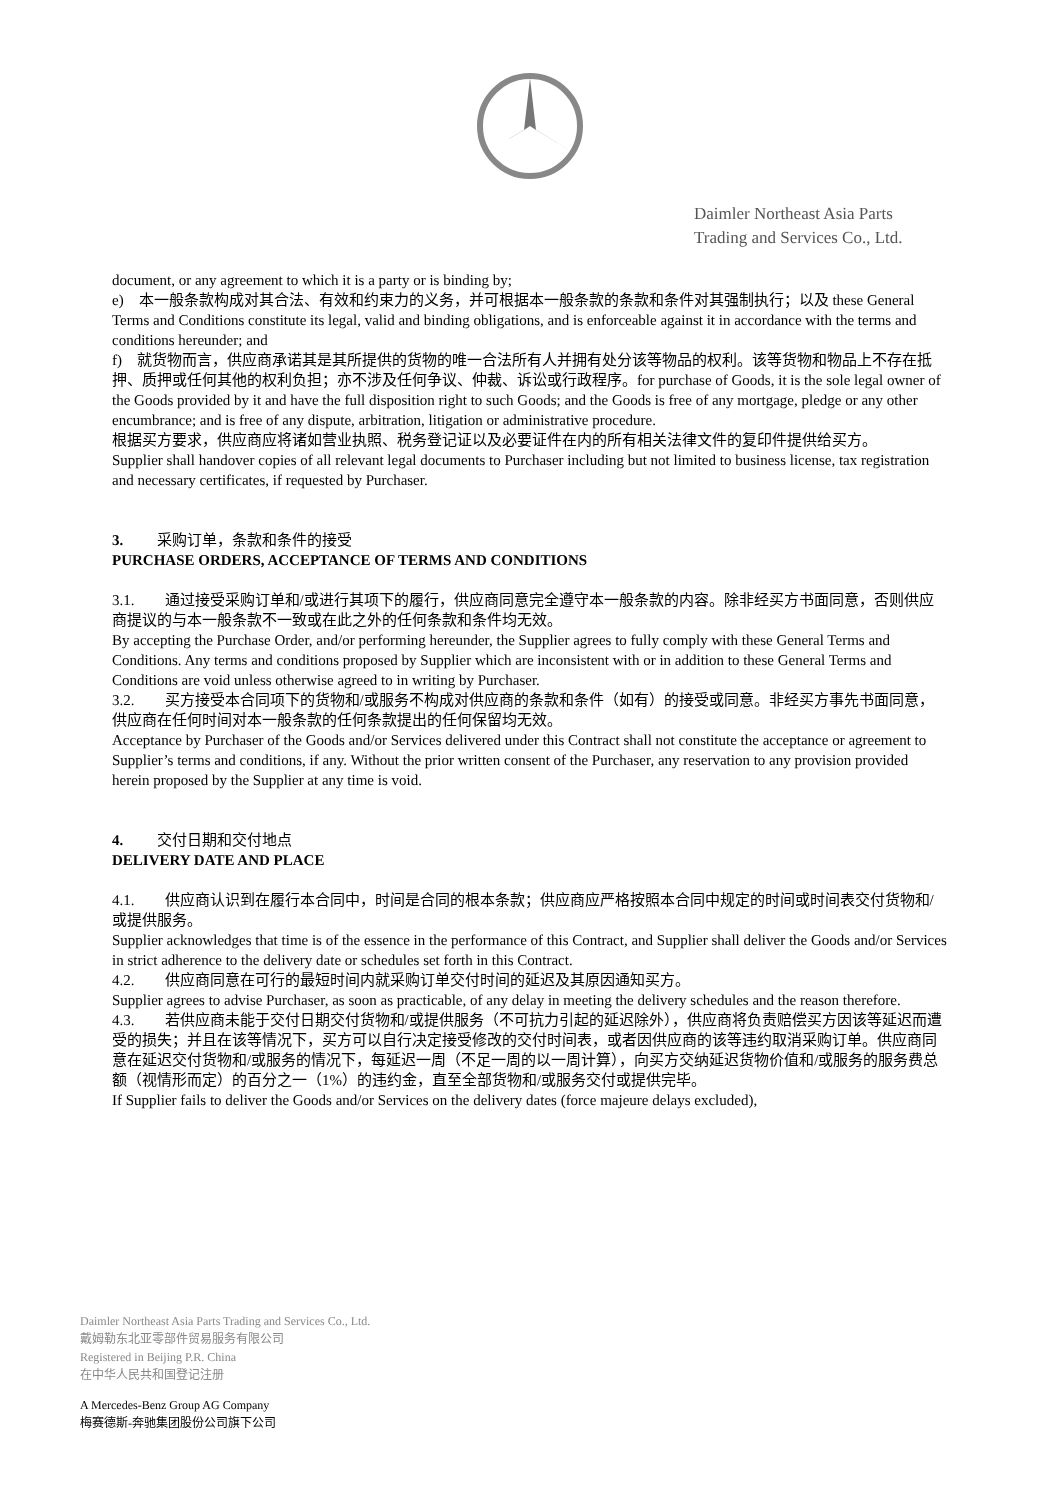Daimler Northeast Asia Parts
Trading and Services Co., Ltd.
document, or any agreement to which it is a party or is binding by;
e) 本一般条款构成对其合法、有效和约束力的义务，并可根据本一般条款的条款和条件对其强制执行；以及 these General Terms and Conditions constitute its legal, valid and binding obligations, and is enforceable against it in accordance with the terms and conditions hereunder; and
f) 就货物而言，供应商承诺其是其所提供的货物的唯一合法所有人并拥有处分该等物品的权利。该等货物和物品上不存在抵押、质押或任何其他的权利负担；亦不涉及任何争议、仲裁、诉讼或行政程序。for purchase of Goods, it is the sole legal owner of the Goods provided by it and have the full disposition right to such Goods; and the Goods is free of any mortgage, pledge or any other encumbrance; and is free of any dispute, arbitration, litigation or administrative procedure.
根据买方要求，供应商应将诸如营业执照、税务登记证以及必要证件在内的所有相关法律文件的复印件提供给买方。
Supplier shall handover copies of all relevant legal documents to Purchaser including but not limited to business license, tax registration and necessary certificates, if requested by Purchaser.
3. 采购订单，条款和条件的接受
PURCHASE ORDERS, ACCEPTANCE OF TERMS AND CONDITIONS
3.1. 通过接受采购订单和/或进行其项下的履行，供应商同意完全遵守本一般条款的内容。除非经买方书面同意，否则供应商提议的与本一般条款不一致或在此之外的任何条款和条件均无效。
By accepting the Purchase Order, and/or performing hereunder, the Supplier agrees to fully comply with these General Terms and Conditions. Any terms and conditions proposed by Supplier which are inconsistent with or in addition to these General Terms and Conditions are void unless otherwise agreed to in writing by Purchaser.
3.2. 买方接受本合同项下的货物和/或服务不构成对供应商的条款和条件（如有）的接受或同意。非经买方事先书面同意，供应商在任何时间对本一般条款的任何条款提出的任何保留均无效。
Acceptance by Purchaser of the Goods and/or Services delivered under this Contract shall not constitute the acceptance or agreement to Supplier’s terms and conditions, if any. Without the prior written consent of the Purchaser, any reservation to any provision provided herein proposed by the Supplier at any time is void.
4. 交付日期和交付地点
DELIVERY DATE AND PLACE
4.1. 供应商认识到在履行本合同中，时间是合同的根本条款；供应商应严格按照本合同中规定的时间或时间表交付货物和/或提供服务。
Supplier acknowledges that time is of the essence in the performance of this Contract, and Supplier shall deliver the Goods and/or Services in strict adherence to the delivery date or schedules set forth in this Contract.
4.2. 供应商同意在可行的最短时间内就采购订单交付时间的延迟及其原因通知买方。
Supplier agrees to advise Purchaser, as soon as practicable, of any delay in meeting the delivery schedules and the reason therefore.
4.3. 若供应商未能于交付日期交付货物和/或提供服务（不可抗力引起的延迟除外），供应商将负责赔偿买方因该等延迟而遭受的损失；并且在该等情况下，买方可以自行决定接受修改的交付时间表，或者因供应商的该等违约取消采购订单。供应商同意在延迟交付货物和/或服务的情况下，每延迟一周（不足一周的以一周计算），向买方交纳延迟货物价值和/或服务的服务费总额（视情形而定）的百分之一（1%）的违约金，直至全部货物和/或服务交付或提供完毕。
If Supplier fails to deliver the Goods and/or Services on the delivery dates (force majeure delays excluded),
Daimler Northeast Asia Parts Trading and Services Co., Ltd.
戴姆勒东北亚零部件贸易服务有限公司
Registered in Beijing P.R. China
在中华人民共和国登记注册
A Mercedes-Benz Group AG Company
梅赛德斯-奔驰集团股份公司旗下公司